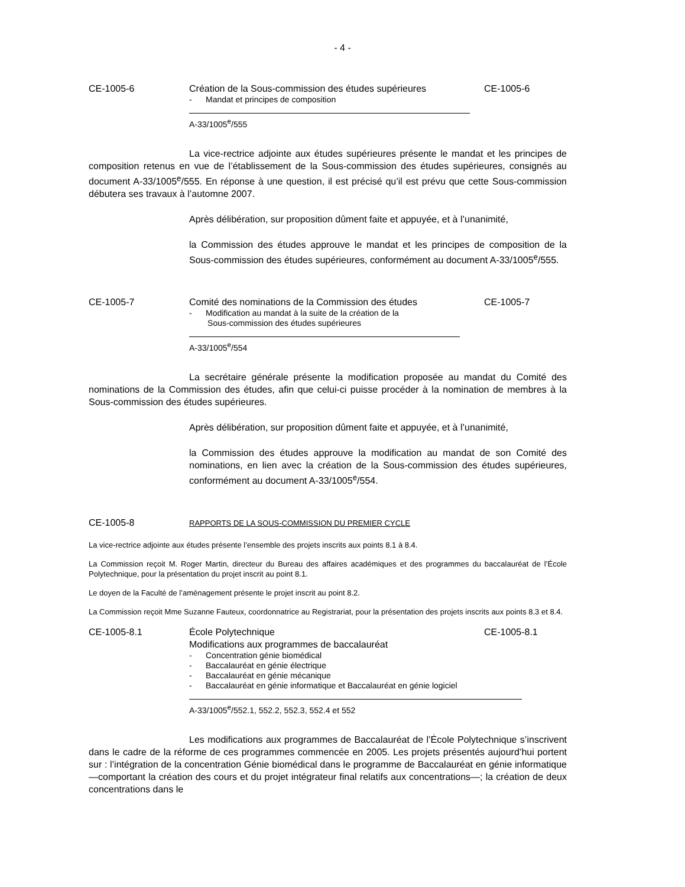- 4 -
CE-1005-6 Création de la Sous-commission des études supérieures
- Mandat et principes de composition
CE-1005-6
A-33/1005<sup>e</sup>/555
La vice-rectrice adjointe aux études supérieures présente le mandat et les principes de composition retenus en vue de l’établissement de la Sous-commission des études supérieures, consignés au document A-33/1005<sup>e</sup>/555. En réponse à une question, il est précisé qu’il est prévu que cette Sous-commission débutera ses travaux à l’automne 2007.
Après délibération, sur proposition dûment faite et appuyée, et à l’unanimité,
la Commission des études approuve le mandat et les principes de composition de la Sous-commission des études supérieures, conformément au document A-33/1005<sup>e</sup>/555.
CE-1005-7 Comité des nominations de la Commission des études
- Modification au mandat à la suite de la création de la
Sous-commission des études supérieures
CE-1005-7
A-33/1005<sup>e</sup>/554
La secrétaire générale présente la modification proposée au mandat du Comité des nominations de la Commission des études, afin que celui-ci puisse procéder à la nomination de membres à la Sous-commission des études supérieures.
Après délibération, sur proposition dûment faite et appuyée, et à l’unanimité,
la Commission des études approuve la modification au mandat de son Comité des nominations, en lien avec la création de la Sous-commission des études supérieures, conformément au document A-33/1005<sup>e</sup>/554.
CE-1005-8
RAPPORTS DE LA SOUS-COMMISSION DU PREMIER CYCLE
La vice-rectrice adjointe aux études présente l’ensemble des projets inscrits aux points 8.1 à 8.4.
La Commission reçoit M. Roger Martin, directeur du Bureau des affaires académiques et des programmes du baccalauréat de l’École Polytechnique, pour la présentation du projet inscrit au point 8.1.
Le doyen de la Faculté de l’aménagement présente le projet inscrit au point 8.2.
La Commission reçoit Mme Suzanne Fauteux, coordonnatrice au Registrariat, pour la présentation des projets inscrits aux points 8.3 et 8.4.
CE-1005-8.1 École Polytechnique
Modifications aux programmes de baccalauréat
- Concentration génie biomédical
- Baccalauréat en génie électrique
- Baccalauréat en génie mécanique
- Baccalauréat en génie informatique et Baccalauréat en génie logiciel
CE-1005-8.1
A-33/1005<sup>e</sup>/552.1, 552.2, 552.3, 552.4 et 552
Les modifications aux programmes de Baccalauréat de l’École Polytechnique s’inscrivent dans le cadre de la réforme de ces programmes commencée en 2005. Les projets présentés aujourd’hui portent sur : l’intégration de la concentration Génie biomédical dans le programme de Baccalauréat en génie informatique —comportant la création des cours et du projet intégrateur final relatifs aux concentrations—; la création de deux concentrations dans le